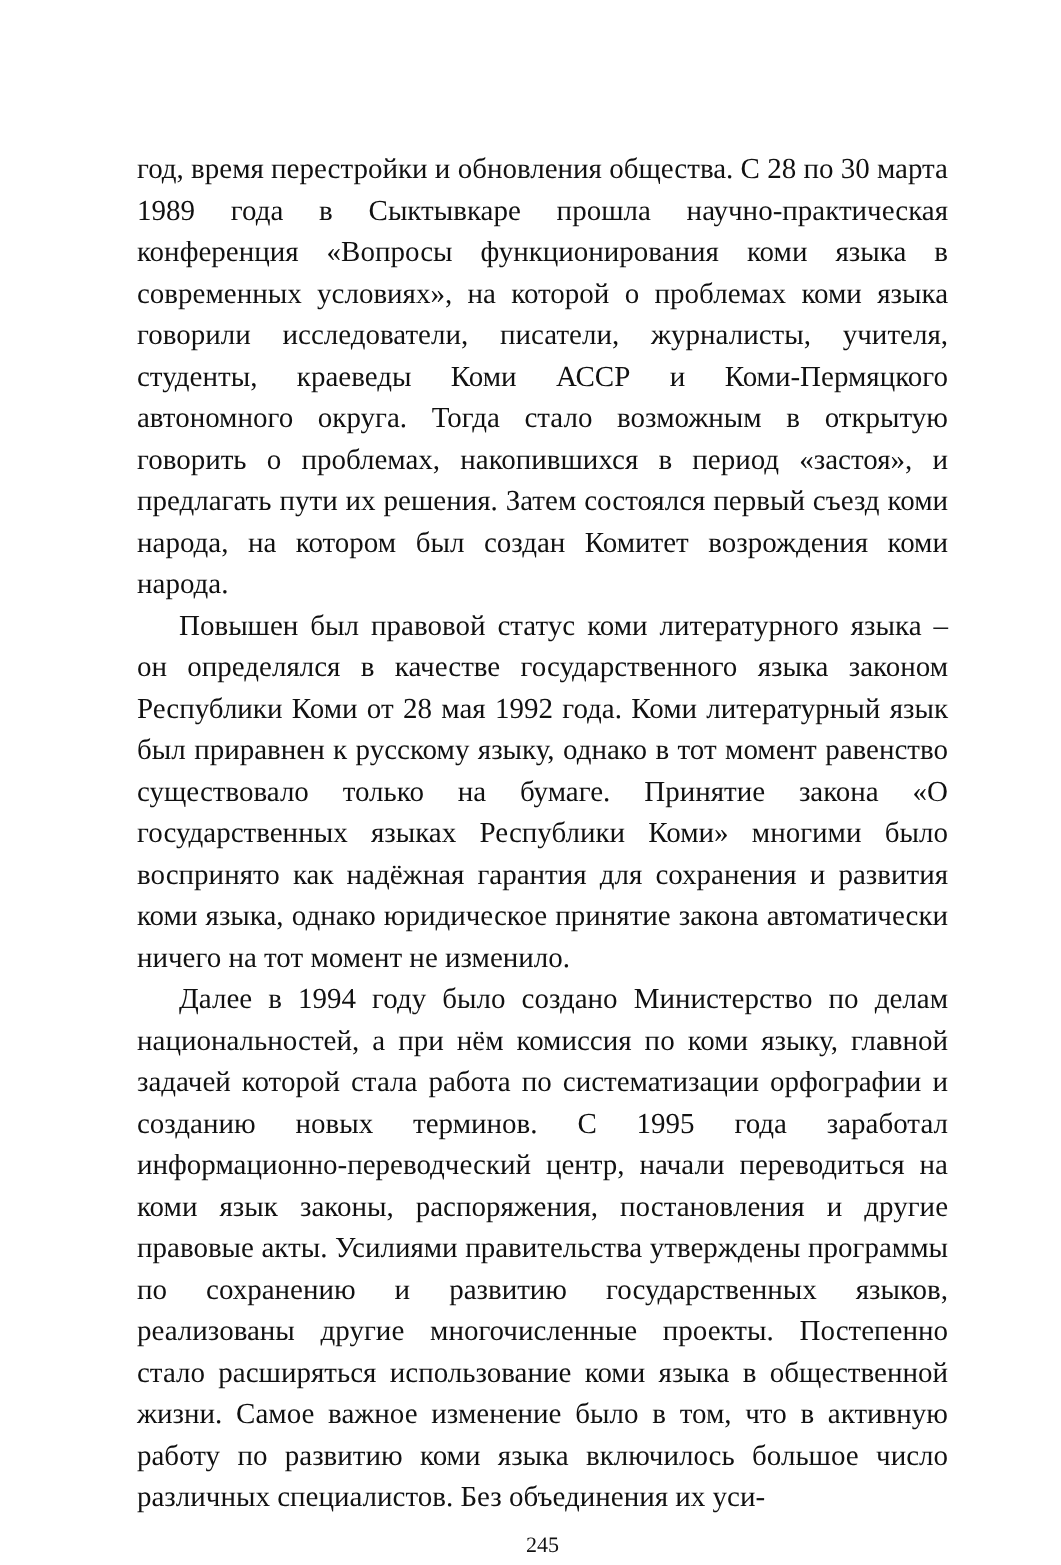год, время перестройки и обновления общества. С 28 по 30 марта 1989 года в Сыктывкаре прошла научно-практическая конференция «Вопросы функционирования коми языка в современных условиях», на которой о проблемах коми языка говорили исследователи, писатели, журналисты, учителя, студенты, краеведы Коми АССР и Коми-Пермяцкого автономного округа. Тогда стало возможным в открытую говорить о проблемах, накопившихся в период «застоя», и предлагать пути их решения. Затем состоялся первый съезд коми народа, на котором был создан Комитет возрождения коми народа.
Повышен был правовой статус коми литературного языка – он определялся в качестве государственного языка законом Республики Коми от 28 мая 1992 года. Коми литературный язык был приравнен к русскому языку, однако в тот момент равенство существовало только на бумаге. Принятие закона «О государственных языках Республики Коми» многими было воспринято как надёжная гарантия для сохранения и развития коми языка, однако юридическое принятие закона автоматически ничего на тот момент не изменило.
Далее в 1994 году было создано Министерство по делам национальностей, а при нём комиссия по коми языку, главной задачей которой стала работа по систематизации орфографии и созданию новых терминов. С 1995 года заработал информационно-переводческий центр, начали переводиться на коми язык законы, распоряжения, постановления и другие правовые акты. Усилиями правительства утверждены программы по сохранению и развитию государственных языков, реализованы другие многочисленные проекты. Постепенно стало расширяться использование коми языка в общественной жизни. Самое важное изменение было в том, что в активную работу по развитию коми языка включилось большое число различных специалистов. Без объединения их уси-
245